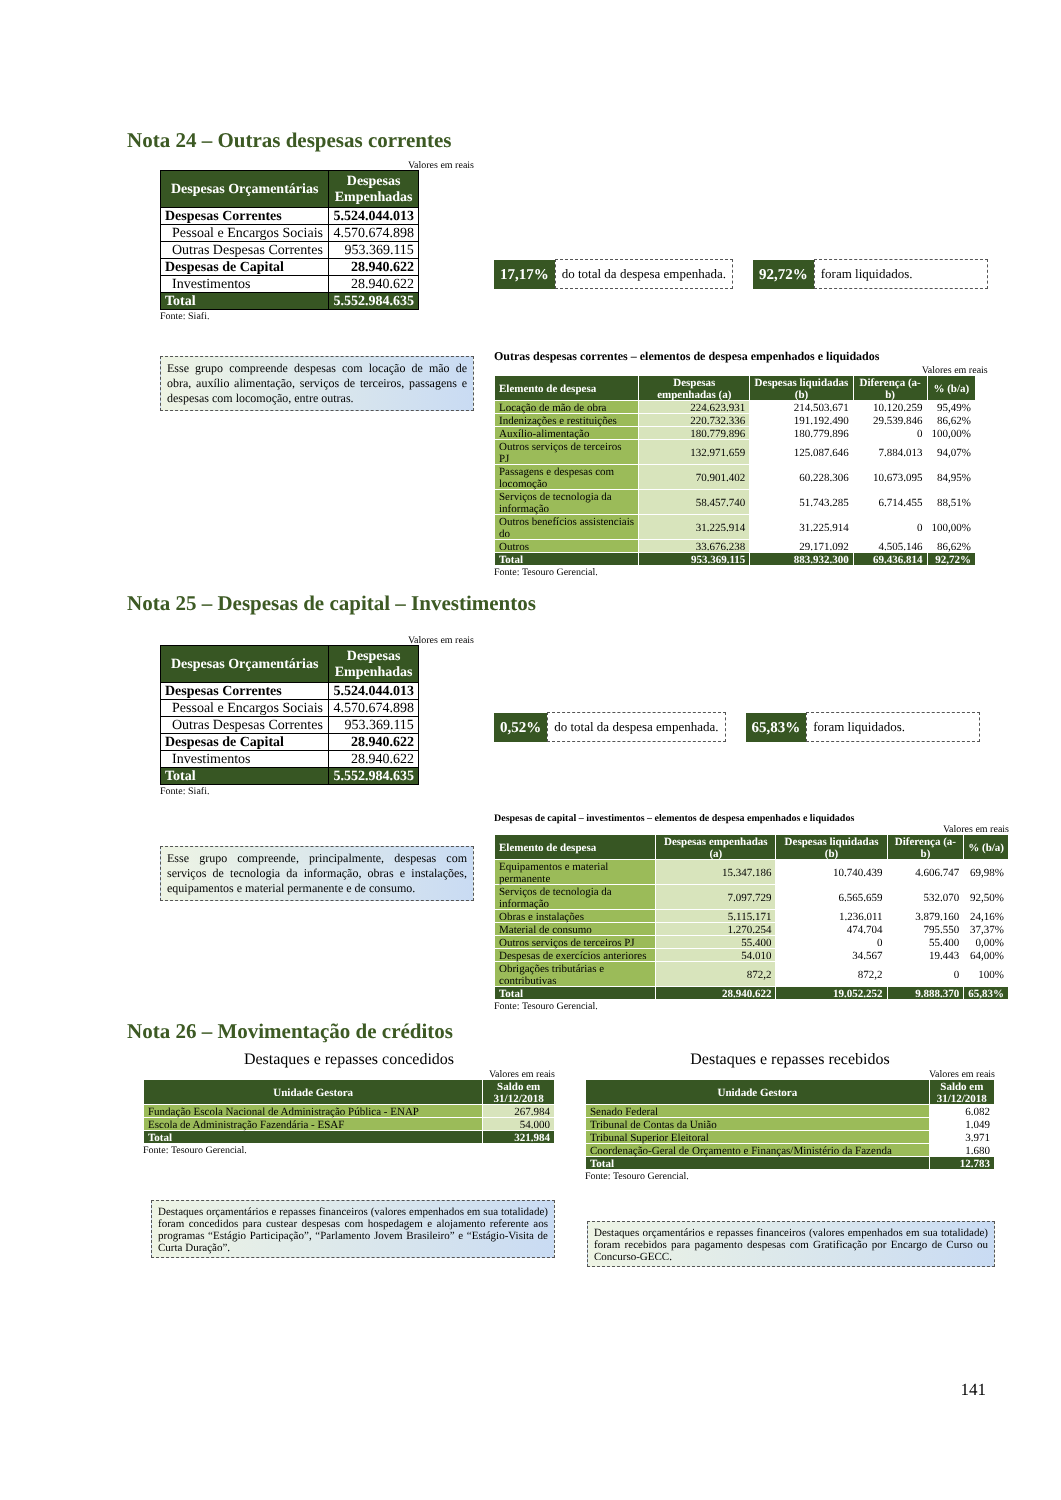Nota 24 – Outras despesas correntes
Valores em reais
| Despesas Orçamentárias | Despesas Empenhadas |
| Despesas Correntes | 5.524.044.013 |
| Pessoal e Encargos Sociais | 4.570.674.898 |
| Outras Despesas Correntes | 953.369.115 |
| Despesas de Capital | 28.940.622 |
| Investimentos | 28.940.622 |
| Total | 5.552.984.635 |
Fonte: Siafi.
Esse grupo compreende despesas com locação de mão de obra, auxílio alimentação, serviços de terceiros, passagens e despesas com locomoção, entre outras.
17,17% do total da despesa empenhada.
92,72% foram liquidados.
Outras despesas correntes – elementos de despesa empenhados e liquidados
Valores em reais
| Elemento de despesa | Despesas empenhadas (a) | Despesas liquidadas (b) | Diferença (a-b) | % (b/a) |
| --- | --- | --- | --- | --- |
| Locação de mão de obra | 224.623.931 | 214.503.671 | 10.120.259 | 95,49% |
| Indenizações e restituições | 220.732.336 | 191.192.490 | 29.539.846 | 86,62% |
| Auxílio-alimentação | 180.779.896 | 180.779.896 | 0 | 100,00% |
| Outros serviços de terceiros PJ | 132.971.659 | 125.087.646 | 7.884.013 | 94,07% |
| Passagens e despesas com locomoção | 70.901.402 | 60.228.306 | 10.673.095 | 84,95% |
| Serviços de tecnologia da informação | 58.457.740 | 51.743.285 | 6.714.455 | 88,51% |
| Outros benefícios assistenciais do | 31.225.914 | 31.225.914 | 0 | 100,00% |
| Outros | 33.676.238 | 29.171.092 | 4.505.146 | 86,62% |
| Total | 953.369.115 | 883.932.300 | 69.436.814 | 92,72% |
Fonte: Tesouro Gerencial.
Nota 25 – Despesas de capital – Investimentos
Valores em reais
| Despesas Orçamentárias | Despesas Empenhadas |
| Despesas Correntes | 5.524.044.013 |
| Pessoal e Encargos Sociais | 4.570.674.898 |
| Outras Despesas Correntes | 953.369.115 |
| Despesas de Capital | 28.940.622 |
| Investimentos | 28.940.622 |
| Total | 5.552.984.635 |
Fonte: Siafi.
Esse grupo compreende, principalmente, despesas com serviços de tecnologia da informação, obras e instalações, equipamentos e material permanente e de consumo.
0,52% do total da despesa empenhada.
65,83% foram liquidados.
Despesas de capital – investimentos – elementos de despesa empenhados e liquidados
Valores em reais
| Elemento de despesa | Despesas empenhadas (a) | Despesas liquidadas (b) | Diferença (a-b) | % (b/a) |
| --- | --- | --- | --- | --- |
| Equipamentos e material permanente | 15.347.186 | 10.740.439 | 4.606.747 | 69,98% |
| Serviços de tecnologia da informação | 7.097.729 | 6.565.659 | 532.070 | 92,50% |
| Obras e instalações | 5.115.171 | 1.236.011 | 3.879.160 | 24,16% |
| Material de consumo | 1.270.254 | 474.704 | 795.550 | 37,37% |
| Outros serviços de terceiros PJ | 55.400 | 0 | 55.400 | 0,00% |
| Despesas de exercícios anteriores | 54.010 | 34.567 | 19.443 | 64,00% |
| Obrigações tributárias e contributivas | 872,2 | 872,2 | 0 | 100% |
| Total | 28.940.622 | 19.052.252 | 9.888.370 | 65,83% |
Fonte: Tesouro Gerencial.
Nota 26 – Movimentação de créditos
Destaques e repasses concedidos
Valores em reais
| Unidade Gestora | Saldo em 31/12/2018 |
| --- | --- |
| Fundação Escola Nacional de Administração Pública - ENAP | 267.984 |
| Escola de Administração Fazendária - ESAF | 54.000 |
| Total | 321.984 |
Fonte: Tesouro Gerencial.
Destaques orçamentários e repasses financeiros (valores empenhados em sua totalidade) foram concedidos para custear despesas com hospedagem e alojamento referente aos programas “Estágio Participação”, “Parlamento Jovem Brasileiro” e “Estágio-Visita de Curta Duração”.
Destaques e repasses recebidos
Valores em reais
| Unidade Gestora | Saldo em 31/12/2018 |
| --- | --- |
| Senado Federal | 6.082 |
| Tribunal de Contas da União | 1.049 |
| Tribunal Superior Eleitoral | 3.971 |
| Coordenação-Geral de Orçamento e Finanças/Ministério da Fazenda | 1.680 |
| Total | 12.783 |
Fonte: Tesouro Gerencial.
Destaques orçamentários e repasses financeiros (valores empenhados em sua totalidade) foram recebidos para pagamento despesas com Gratificação por Encargo de Curso ou Concurso-GECC.
141